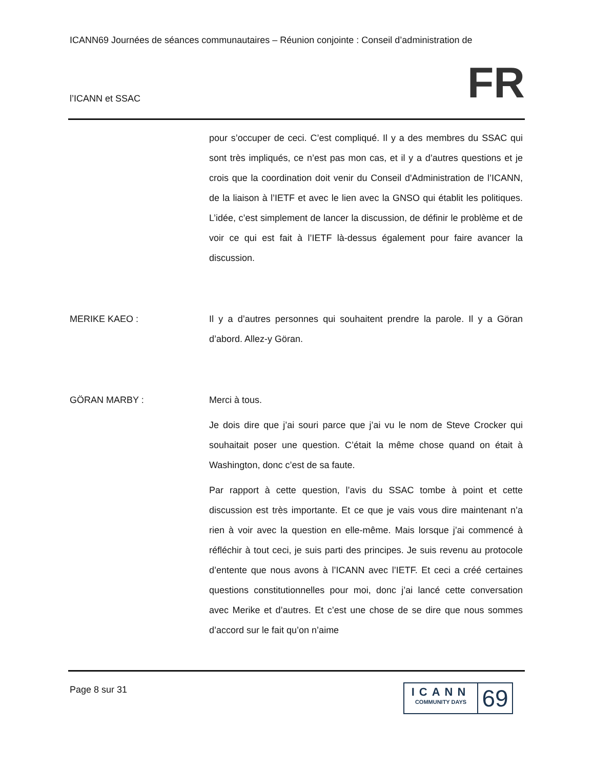ICANN69 Journées de séances communautaires – Réunion conjointe : Conseil d’administration de
l’ICANN et SSAC FR
pour s’occuper de ceci. C’est compliqué. Il y a des membres du SSAC qui sont très impliqués, ce n’est pas mon cas, et il y a d’autres questions et je crois que la coordination doit venir du Conseil d'Administration de l’ICANN, de la liaison à l’IETF et avec le lien avec la GNSO qui établit les politiques. L’idée, c’est simplement de lancer la discussion, de définir le problème et de voir ce qui est fait à l’IETF là-dessus également pour faire avancer la discussion.
MERIKE KAEO : Il y a d’autres personnes qui souhaitent prendre la parole. Il y a Göran d’abord. Allez-y Göran.
GÖRAN MARBY : Merci à tous.
Je dois dire que j’ai souri parce que j’ai vu le nom de Steve Crocker qui souhaitait poser une question. C’était la même chose quand on était à Washington, donc c’est de sa faute.
Par rapport à cette question, l’avis du SSAC tombe à point et cette discussion est très importante. Et ce que je vais vous dire maintenant n’a rien à voir avec la question en elle-même. Mais lorsque j’ai commencé à réfléchir à tout ceci, je suis parti des principes. Je suis revenu au protocole d’entente que nous avons à l’ICANN avec l’IETF. Et ceci a créé certaines questions constitutionnelles pour moi, donc j’ai lancé cette conversation avec Merike et d’autres. Et c’est une chose de se dire que nous sommes d’accord sur le fait qu’on n’aime
Page 8 sur 31
ICANN
COMMUNITY DAYS
69